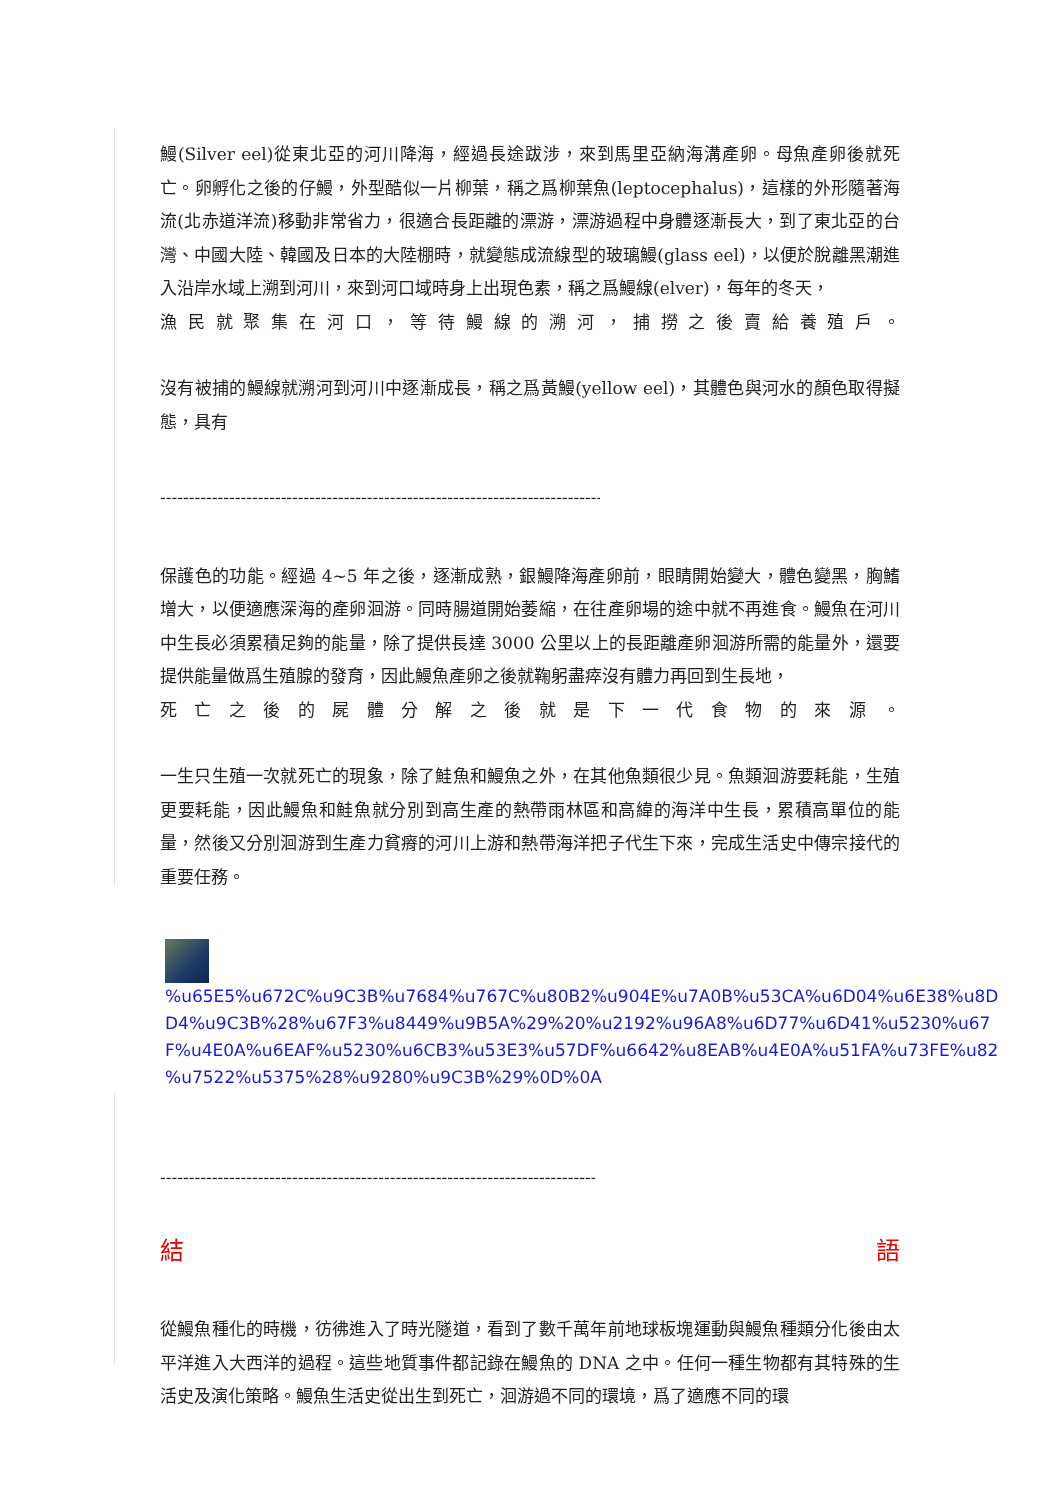鰻(Silver eel)從東北亞的河川降海，經過長途跋涉，來到馬里亞納海溝產卵。母魚產卵後就死亡。卵孵化之後的仔鰻，外型酷似一片柳葉，稱之爲柳葉魚(leptocephalus)，這樣的外形隨著海流(北赤道洋流)移動非常省力，很適合長距離的漂游，漂游過程中身體逐漸長大，到了東北亞的台灣、中國大陸、韓國及日本的大陸棚時，就變態成流線型的玻璃鰻(glass eel)，以便於脫離黑潮進入沿岸水域上溯到河川，來到河口域時身上出現色素，稱之爲鰻線(elver)，每年的冬天，
漁民就聚集在河口，等待鰻線的溯河，捕撈之後賣給養殖戶。
沒有被捕的鰻線就溯河到河川中逐漸成長，稱之爲黃鰻(yellow eel)，其體色與河水的顏色取得擬態，具有
--------------------------------------------------------------------------------
保護色的功能。經過 4~5 年之後，逐漸成熟，銀鰻降海產卵前，眼睛開始變大，體色變黑，胸鰭增大，以便適應深海的產卵洄游。同時腸道開始萎縮，在往產卵場的途中就不再進食。鰻魚在河川中生長必須累積足夠的能量，除了提供長達 3000 公里以上的長距離產卵洄游所需的能量外，還要提供能量做爲生殖腺的發育，因此鰻魚產卵之後就鞠躬盡瘁沒有體力再回到生長地，
死亡之後的屍體分解之後就是下一代食物的來源。
一生只生殖一次就死亡的現象，除了鮭魚和鰻魚之外，在其他魚類很少見。魚類洄游要耗能，生殖更要耗能，因此鰻魚和鮭魚就分別到高生產的熱帶雨林區和高緯的海洋中生長，累積高單位的能量，然後又分別洄游到生產力貧瘠的河川上游和熱帶海洋把子代生下來，完成生活史中傳宗接代的重要任務。
%u65E5%u672C%u9C3B%u7684%u767C%u80B2%u904E%u7A0B%u53CA%u6D04%u6E38%u8D
D4%u9C3B%28%u67F3%u8449%u9B5A%29%20%u2192%u96A8%u6D77%u6D41%u5230%u67
F%u4E0A%u6EAF%u5230%u6CB3%u53E3%u57DF%u6642%u8EAB%u4E0A%u51FA%u73FE%u82
%u7522%u5375%28%u9280%u9C3B%29%0D%0A
--------------------------------------------------------------------------------
結 語
從鰻魚種化的時機，彷彿進入了時光隧道，看到了數千萬年前地球板塊運動與鰻魚種類分化後由太平洋進入大西洋的過程。這些地質事件都記錄在鰻魚的 DNA 之中。任何一種生物都有其特殊的生活史及演化策略。鰻魚生活史從出生到死亡，洄游過不同的環境，爲了適應不同的環